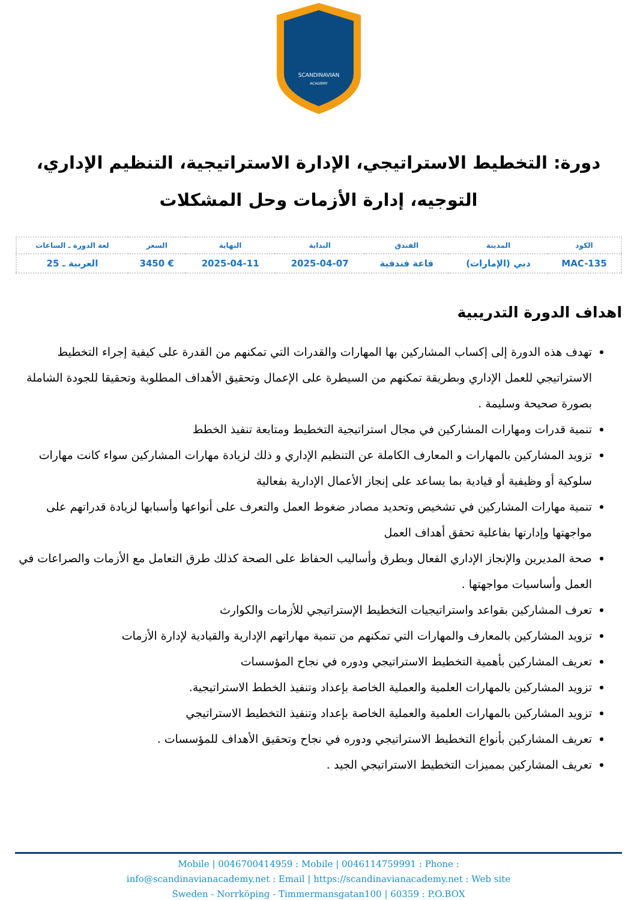SCANDINAVIAN
ACADEMY
دورة: التخطيط الاستراتيجي، الإدارة الاستراتيجية، التنظيم الإداري، التوجيه، إدارة الأزمات وحل المشكلات
| الكود | المدينة | الفندق | البداية | النهاية | السعر | لغة الدورة ـ الساعات |
| --- | --- | --- | --- | --- | --- | --- |
| MAC-135 | دبي (الإمارات) | قاعة فندقية | 2025-04-07 | 2025-04-11 | € 3450 | العربية ـ 25 |
اهداف الدورة التدريبية
تهدف هذه الدورة إلى إكساب المشاركين بها المهارات والقدرات التي تمكنهم من القدرة على كيفية إجراء التخطيط الاستراتيجي للعمل الإداري وبطريقة تمكنهم من السيطرة على الإعمال وتحقيق الأهداف المطلوبة وتحقيقا للجودة الشاملة بصورة صحيحة وسليمة .
تنمية قدرات ومهارات المشاركين في مجال استراتيجية التخطيط ومتابعة تنفيذ الخطط
تزويد المشاركين بالمهارات و المعارف الكاملة عن التنظيم الإداري و ذلك لزيادة مهارات المشاركين سواء كانت مهارات سلوكية أو وظيفية أو قيادية بما يساعد على إنجاز الأعمال الإدارية بفعالية
تنمية مهارات المشاركين في تشخيص وتحديد مصادر ضغوط العمل والتعرف على أنواعها وأسبابها لزيادة قدراتهم على مواجهتها وإدارتها بفاعلية تحقق أهداف العمل
صحة المديرين والإنجاز الإداري الفعال وبطرق وأساليب الحفاظ على الصحة كذلك طرق التعامل مع الأزمات والصراعات في العمل وأساسيات مواجهتها .
تعرف المشاركين بقواعد واستراتيجيات التخطيط الإستراتيجي للأزمات والكوارث
تزويد المشاركين بالمعارف والمهارات التي تمكنهم من تنمية مهاراتهم الإدارية والقيادية لإدارة الأزمات
تعريف المشاركين بأهمية التخطيط الاستراتيجي ودوره في نجاح المؤسسات
تزويد المشاركين بالمهارات العلمية والعملية الخاصة بإعداد وتنفيذ الخطط الاستراتيجية.
تزويد المشاركين بالمهارات العلمية والعملية الخاصة بإعداد وتنفيذ التخطيط الاستراتيجي
تعريف المشاركين بأنواع التخطيط الاستراتيجي ودوره في نجاح وتحقيق الأهداف للمؤسسات .
تعريف المشاركين بمميزات التخطيط الاستراتيجي الجيد .
Mobile | 0046700414959 : Mobile | 0046114759991 : Phone :
info@scandinavianacademy.net : Email | https://scandinavianacademy.net : Web site
Sweden - Norrköping - Timmermansgatan100 | 60359 : P.O.BOX